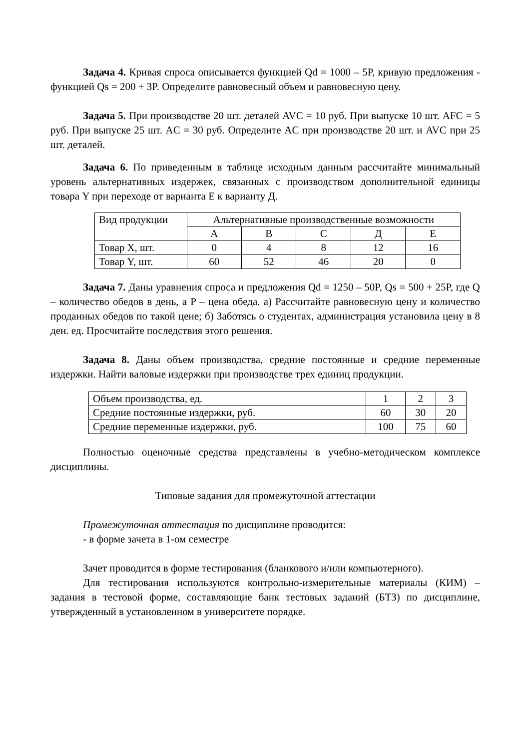Задача 4. Кривая спроса описывается функцией Qd = 1000 – 5P, кривую предложения - функцией Qs = 200 + 3P. Определите равновесный объем и равновесную цену.
Задача 5. При производстве 20 шт. деталей AVC = 10 руб. При выпуске 10 шт. AFC = 5 руб. При выпуске 25 шт. AC = 30 руб. Определите AC при производстве 20 шт. и AVC при 25 шт. деталей.
Задача 6. По приведенным в таблице исходным данным рассчитайте минимальный уровень альтернативных издержек, связанных с производством дополнительной единицы товара Y при переходе от варианта Е к варианту Д.
| Вид продукции | Альтернативные производственные возможности | | | | |
| | А | В | С | Д | Е |
| Товар X, шт. | 0 | 4 | 8 | 12 | 16 |
| Товар Y, шт. | 60 | 52 | 46 | 20 | 0 |
Задача 7. Даны уравнения спроса и предложения Qd = 1250 – 50P, Qs = 500 + 25P, где Q – количество обедов в день, а P – цена обеда. а) Рассчитайте равновесную цену и количество проданных обедов по такой цене; б) Заботясь о студентах, администрация установила цену в 8 ден. ед. Просчитайте последствия этого решения.
Задача 8. Даны объем производства, средние постоянные и средние переменные издержки. Найти валовые издержки при производстве трех единиц продукции.
| Объем производства, ед. | 1 | 2 | 3 |
| Средние постоянные издержки, руб. | 60 | 30 | 20 |
| Средние переменные издержки, руб. | 100 | 75 | 60 |
Полностью оценочные средства представлены в учебно-методическом комплексе дисциплины.
Типовые задания для промежуточной аттестации
Промежуточная аттестация по дисциплине проводится:
- в форме зачета в 1-ом семестре
Зачет проводится в форме тестирования (бланкового и/или компьютерного).
Для тестирования используются контрольно-измерительные материалы (КИМ) – задания в тестовой форме, составляющие банк тестовых заданий (БТЗ) по дисциплине, утвержденный в установленном в университете порядке.